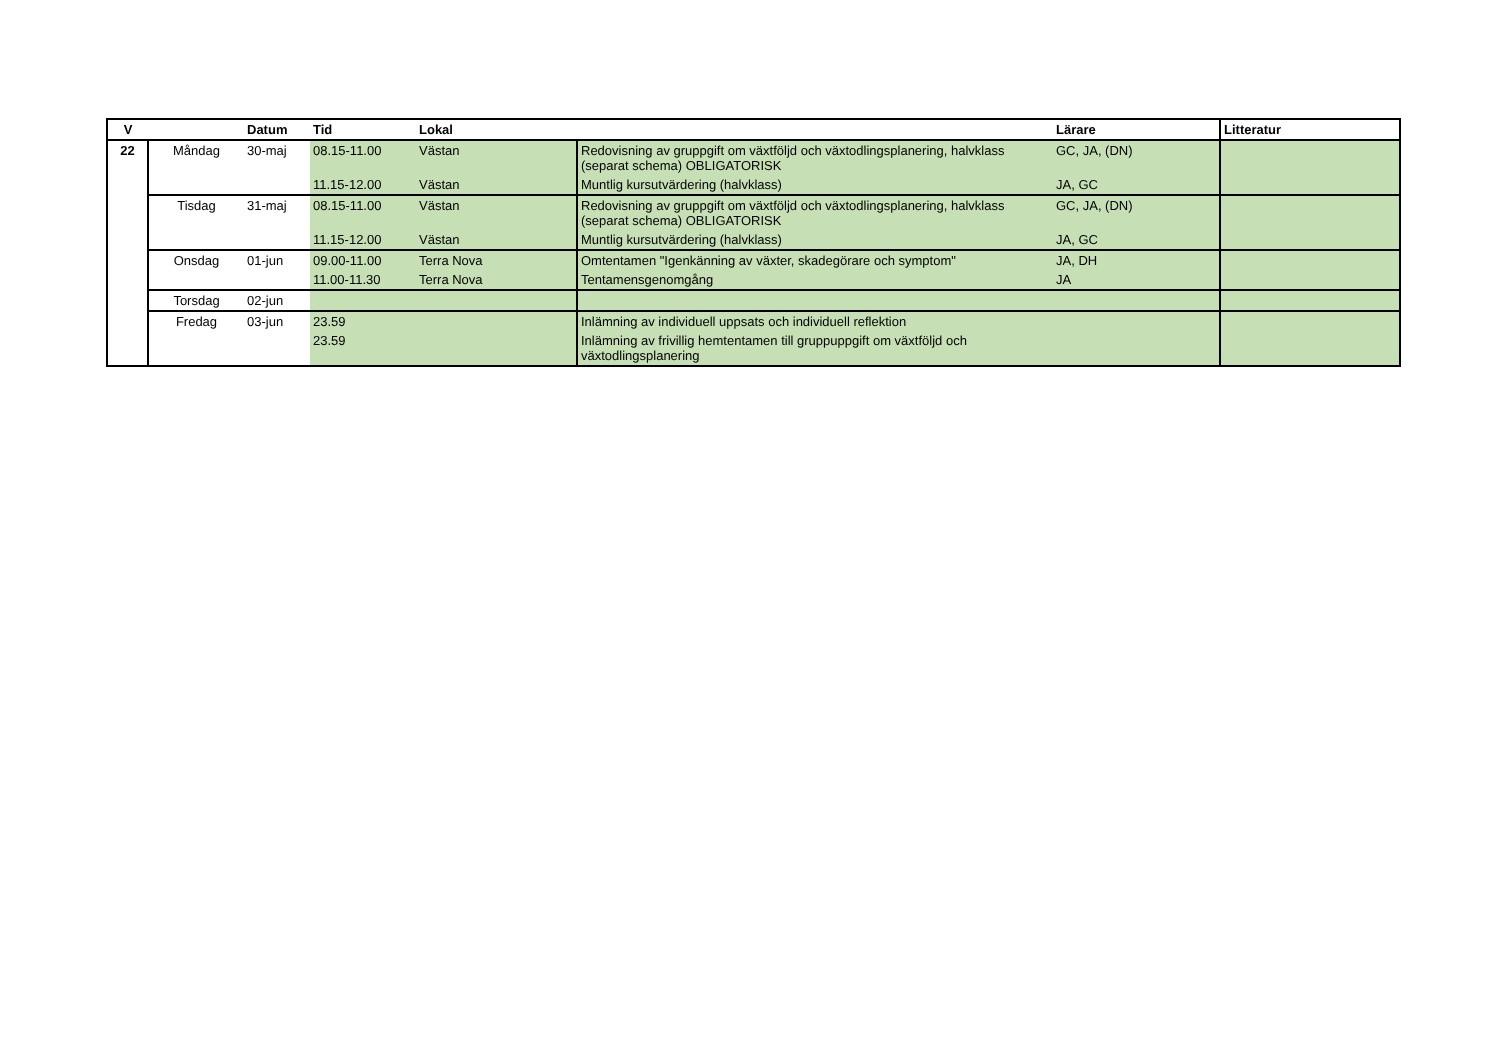| V | | Datum | Tid | Lokal | | Lärare | Litteratur |
| --- | --- | --- | --- | --- | --- | --- | --- |
| 22 | Måndag | 30-maj | 08.15-11.00 | Västan | Redovisning av gruppgift om växtföljd och växtodlingsplanering, halvklass (separat schema) OBLIGATORISK | GC, JA, (DN) | |
| | | | 11.15-12.00 | Västan | Muntlig kursutvärdering (halvklass) | JA, GC | |
| | Tisdag | 31-maj | 08.15-11.00 | Västan | Redovisning av gruppgift om växtföljd och växtodlingsplanering, halvklass (separat schema) OBLIGATORISK | GC, JA, (DN) | |
| | | | 11.15-12.00 | Västan | Muntlig kursutvärdering (halvklass) | JA, GC | |
| | Onsdag | 01-jun | 09.00-11.00 | Terra Nova | Omtentamen "Igenkänning av växter, skadegörare och symptom" | JA, DH | |
| | | | 11.00-11.30 | Terra Nova | Tentamensgenomgång | JA | |
| | Torsdag | 02-jun | | | | | |
| | Fredag | 03-jun | 23.59 | | Inlämning av individuell uppsats och individuell reflektion | | |
| | | | 23.59 | | Inlämning av frivillig hemtentamen till gruppuppgift om växtföljd och växtodlingsplanering | | |